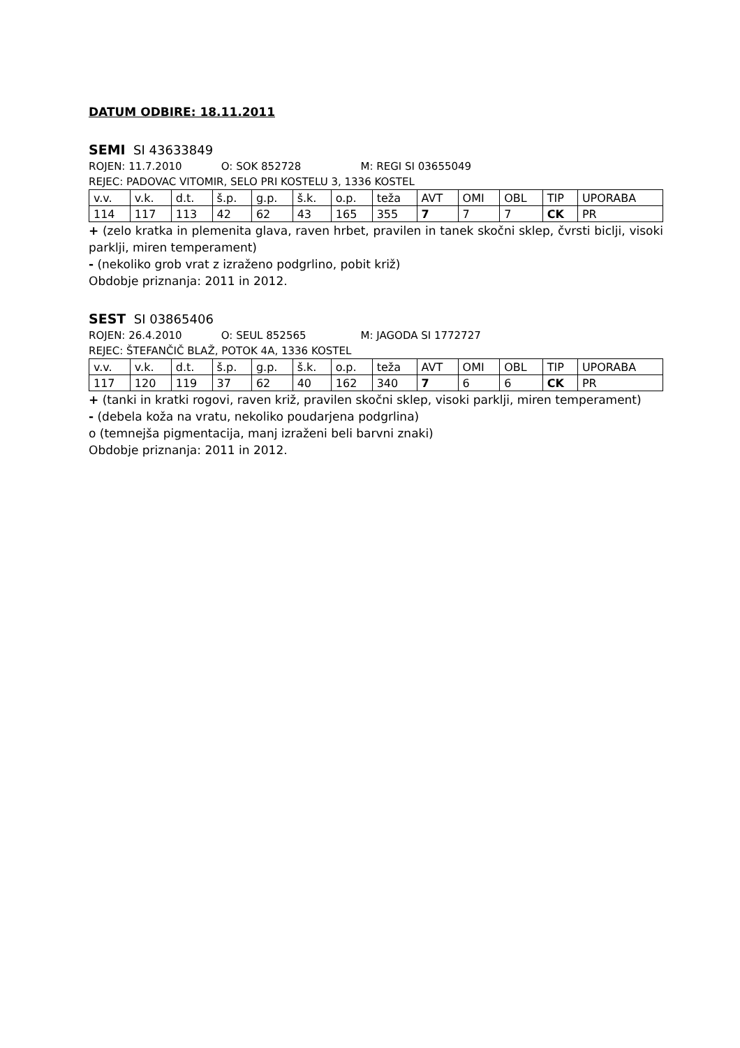DATUM ODBIRE: 18.11.2011
SEMI SI 43633849
ROJEN: 11.7.2010 O: SOK 852728 M: REGI SI 03655049
REJEC: PADOVAC VITOMIR, SELO PRI KOSTELU 3, 1336 KOSTEL
| v.v. | v.k. | d.t. | š.p. | g.p. | š.k. | o.p. | teža | AVT | OMI | OBL | TIP | UPORABA |
| 114 | 117 | 113 | 42 | 62 | 43 | 165 | 355 | 7 | 7 | 7 | CK | PR |
+ (zelo kratka in plemenita glava, raven hrbet, pravilen in tanek skočni sklep, čvrsti biclji, visoki parklji, miren temperament)
- (nekoliko grob vrat z izraženo podgrlino, pobit križ)
Obdobje priznanja: 2011 in 2012.
SEST SI 03865406
ROJEN: 26.4.2010 O: SEUL 852565 M: JAGODA SI 1772727
REJEC: ŠTEFANČIČ BLAŽ, POTOK 4A, 1336 KOSTEL
| v.v. | v.k. | d.t. | š.p. | g.p. | š.k. | o.p. | teža | AVT | OMI | OBL | TIP | UPORABA |
| 117 | 120 | 119 | 37 | 62 | 40 | 162 | 340 | 7 | 6 | 6 | CK | PR |
+ (tanki in kratki rogovi, raven križ, pravilen skočni sklep, visoki parklji, miren temperament)
- (debela koža na vratu, nekoliko poudarjena podgrlina)
o (temnejša pigmentacija, manj izraženi beli barvni znaki)
Obdobje priznanja: 2011 in 2012.